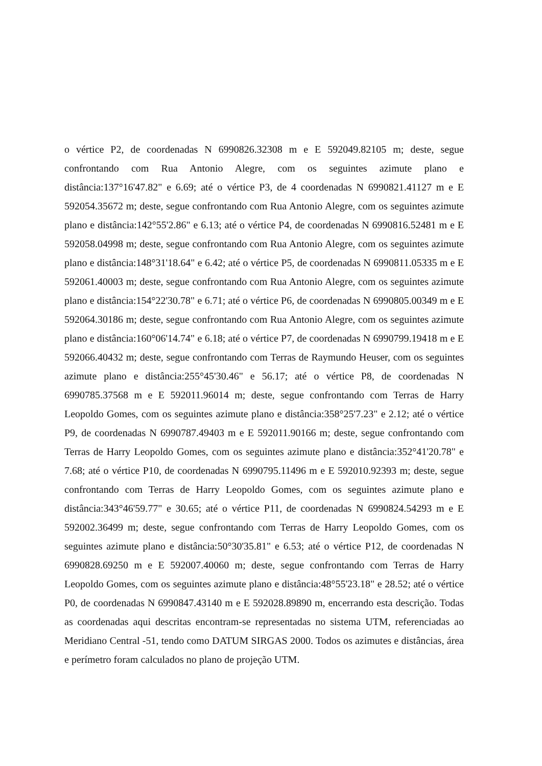o vértice P2, de coordenadas N 6990826.32308 m e E 592049.82105 m; deste, segue confrontando com Rua Antonio Alegre, com os seguintes azimute plano e distância:137°16'47.82" e 6.69; até o vértice P3, de 4 coordenadas N 6990821.41127 m e E 592054.35672 m; deste, segue confrontando com Rua Antonio Alegre, com os seguintes azimute plano e distância:142°55'2.86" e 6.13; até o vértice P4, de coordenadas N 6990816.52481 m e E 592058.04998 m; deste, segue confrontando com Rua Antonio Alegre, com os seguintes azimute plano e distância:148°31'18.64" e 6.42; até o vértice P5, de coordenadas N 6990811.05335 m e E 592061.40003 m; deste, segue confrontando com Rua Antonio Alegre, com os seguintes azimute plano e distância:154°22'30.78" e 6.71; até o vértice P6, de coordenadas N 6990805.00349 m e E 592064.30186 m; deste, segue confrontando com Rua Antonio Alegre, com os seguintes azimute plano e distância:160°06'14.74" e 6.18; até o vértice P7, de coordenadas N 6990799.19418 m e E 592066.40432 m; deste, segue confrontando com Terras de Raymundo Heuser, com os seguintes azimute plano e distância:255°45'30.46" e 56.17; até o vértice P8, de coordenadas N 6990785.37568 m e E 592011.96014 m; deste, segue confrontando com Terras de Harry Leopoldo Gomes, com os seguintes azimute plano e distância:358°25'7.23" e 2.12; até o vértice P9, de coordenadas N 6990787.49403 m e E 592011.90166 m; deste, segue confrontando com Terras de Harry Leopoldo Gomes, com os seguintes azimute plano e distância:352°41'20.78" e 7.68; até o vértice P10, de coordenadas N 6990795.11496 m e E 592010.92393 m; deste, segue confrontando com Terras de Harry Leopoldo Gomes, com os seguintes azimute plano e distância:343°46'59.77" e 30.65; até o vértice P11, de coordenadas N 6990824.54293 m e E 592002.36499 m; deste, segue confrontando com Terras de Harry Leopoldo Gomes, com os seguintes azimute plano e distância:50°30'35.81" e 6.53; até o vértice P12, de coordenadas N 6990828.69250 m e E 592007.40060 m; deste, segue confrontando com Terras de Harry Leopoldo Gomes, com os seguintes azimute plano e distância:48°55'23.18" e 28.52; até o vértice P0, de coordenadas N 6990847.43140 m e E 592028.89890 m, encerrando esta descrição. Todas as coordenadas aqui descritas encontram-se representadas no sistema UTM, referenciadas ao Meridiano Central -51, tendo como DATUM SIRGAS 2000. Todos os azimutes e distâncias, área e perímetro foram calculados no plano de projeção UTM.